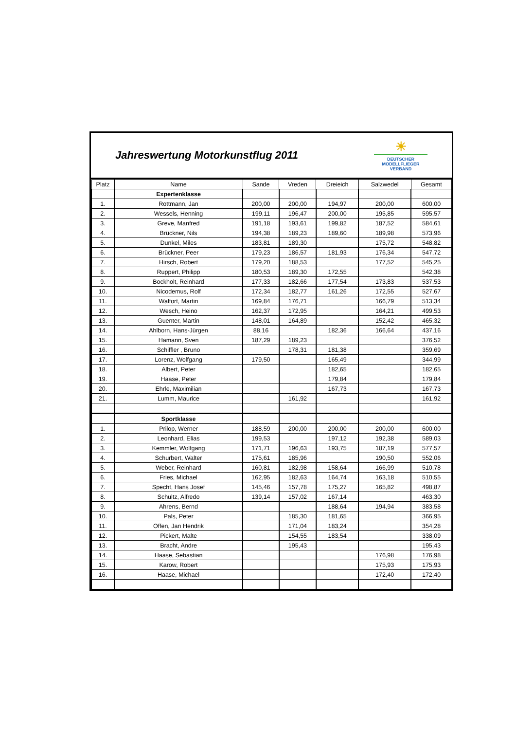Jahreswertung Motorkunstflug 2011
☀
DEUTSCHER
MODELLFLIEGER
VERBAND
| Platz | Name | Sande | Vreden | Dreieich | Salzwedel | Gesamt |
| --- | --- | --- | --- | --- | --- | --- |
| | Expertenklasse | | | | | |
| 1. | Rottmann, Jan | 200,00 | 200,00 | 194,97 | 200,00 | 600,00 |
| 2. | Wessels, Henning | 199,11 | 196,47 | 200,00 | 195,85 | 595,57 |
| 3. | Greve, Manfred | 191,18 | 193,61 | 199,82 | 187,52 | 584,61 |
| 4. | Brückner, Nils | 194,38 | 189,23 | 189,60 | 189,98 | 573,96 |
| 5. | Dunkel, Miles | 183,81 | 189,30 | | 175,72 | 548,82 |
| 6. | Brückner, Peer | 179,23 | 186,57 | 181,93 | 176,34 | 547,72 |
| 7. | Hirsch, Robert | 179,20 | 188,53 | | 177,52 | 545,25 |
| 8. | Ruppert, Philipp | 180,53 | 189,30 | 172,55 | | 542,38 |
| 9. | Bockholt, Reinhard | 177,33 | 182,66 | 177,54 | 173,83 | 537,53 |
| 10. | Nicodemus, Rolf | 172,34 | 182,77 | 161,26 | 172,55 | 527,67 |
| 11. | Walfort, Martin | 169,84 | 176,71 | | 166,79 | 513,34 |
| 12. | Wesch, Heino | 162,37 | 172,95 | | 164,21 | 499,53 |
| 13. | Guenter, Martin | 148,01 | 164,89 | | 152,42 | 465,32 |
| 14. | Ahlborn, Hans-Jürgen | 88,16 | | 182,36 | 166,64 | 437,16 |
| 15. | Hamann, Sven | 187,29 | 189,23 | | | 376,52 |
| 16. | Schiffler , Bruno | | 178,31 | 181,38 | | 359,69 |
| 17. | Lorenz, Wolfgang | 179,50 | | 165,49 | | 344,99 |
| 18. | Albert, Peter | | | 182,65 | | 182,65 |
| 19. | Haase, Peter | | | 179,84 | | 179,84 |
| 20. | Ehrle, Maximilian | | | 167,73 | | 167,73 |
| 21. | Lumm, Maurice | | 161,92 | | | 161,92 |
| | Sportklasse | | | | | |
| 1. | Prilop, Werner | 188,59 | 200,00 | 200,00 | 200,00 | 600,00 |
| 2. | Leonhard, Elias | 199,53 | | 197,12 | 192,38 | 589,03 |
| 3. | Kemmler, Wolfgang | 171,71 | 196,63 | 193,75 | 187,19 | 577,57 |
| 4. | Schurbert, Walter | 175,61 | 185,96 | | 190,50 | 552,06 |
| 5. | Weber, Reinhard | 160,81 | 182,98 | 158,64 | 166,99 | 510,78 |
| 6. | Fries, Michael | 162,95 | 182,63 | 164,74 | 163,18 | 510,55 |
| 7. | Specht, Hans Josef | 145,46 | 157,78 | 175,27 | 165,82 | 498,87 |
| 8. | Schultz, Alfredo | 139,14 | 157,02 | 167,14 | | 463,30 |
| 9. | Ahrens, Bernd | | | 188,64 | 194,94 | 383,58 |
| 10. | Pals, Peter | | 185,30 | 181,65 | | 366,95 |
| 11. | Offen, Jan Hendrik | | 171,04 | 183,24 | | 354,28 |
| 12. | Pickert, Malte | | 154,55 | 183,54 | | 338,09 |
| 13. | Bracht, Andre | | 195,43 | | | 195,43 |
| 14. | Haase, Sebastian | | | | 176,98 | 176,98 |
| 15. | Karow, Robert | | | | 175,93 | 175,93 |
| 16. | Haase, Michael | | | | 172,40 | 172,40 |